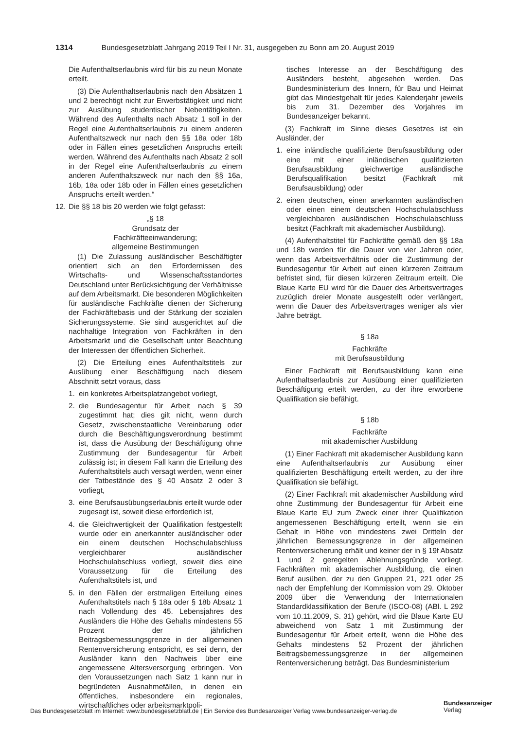1314 Bundesgesetzblatt Jahrgang 2019 Teil I Nr. 31, ausgegeben zu Bonn am 20. August 2019
Die Aufenthaltserlaubnis wird für bis zu neun Monate erteilt.
(3) Die Aufenthaltserlaubnis nach den Absätzen 1 und 2 berechtigt nicht zur Erwerbstätigkeit und nicht zur Ausübung studentischer Nebentätigkeiten. Während des Aufenthalts nach Absatz 1 soll in der Regel eine Aufenthaltserlaubnis zu einem anderen Aufenthaltszweck nur nach den §§ 18a oder 18b oder in Fällen eines gesetzlichen Anspruchs erteilt werden. Während des Aufenthalts nach Absatz 2 soll in der Regel eine Aufenthaltserlaubnis zu einem anderen Aufenthaltszweck nur nach den §§ 16a, 16b, 18a oder 18b oder in Fällen eines gesetzlichen Anspruchs erteilt werden.“
12. Die §§ 18 bis 20 werden wie folgt gefasst:
„§ 18
Grundsatz der
Fachkräfteeinwanderung;
allgemeine Bestimmungen
(1) Die Zulassung ausländischer Beschäftigter orientiert sich an den Erfordernissen des Wirtschafts- und Wissenschaftsstandortes Deutschland unter Berücksichtigung der Verhältnisse auf dem Arbeitsmarkt. Die besonderen Möglichkeiten für ausländische Fachkräfte dienen der Sicherung der Fachkräftebasis und der Stärkung der sozialen Sicherungssysteme. Sie sind ausgerichtet auf die nachhaltige Integration von Fachkräften in den Arbeitsmarkt und die Gesellschaft unter Beachtung der Interessen der öffentlichen Sicherheit.
(2) Die Erteilung eines Aufenthaltstitels zur Ausübung einer Beschäftigung nach diesem Abschnitt setzt voraus, dass
1. ein konkretes Arbeitsplatzangebot vorliegt,
2. die Bundesagentur für Arbeit nach § 39 zugestimmt hat; dies gilt nicht, wenn durch Gesetz, zwischenstaatliche Vereinbarung oder durch die Beschäftigungsverordnung bestimmt ist, dass die Ausübung der Beschäftigung ohne Zustimmung der Bundesagentur für Arbeit zulässig ist; in diesem Fall kann die Erteilung des Aufenthaltstitels auch versagt werden, wenn einer der Tatbestände des § 40 Absatz 2 oder 3 vorliegt,
3. eine Berufsausübungserlaubnis erteilt wurde oder zugesagt ist, soweit diese erforderlich ist,
4. die Gleichwertigkeit der Qualifikation festgestellt wurde oder ein anerkannter ausländischer oder ein einem deutschen Hochschulabschluss vergleichbarer ausländischer Hochschulabschluss vorliegt, soweit dies eine Voraussetzung für die Erteilung des Aufenthaltstitels ist, und
5. in den Fällen der erstmaligen Erteilung eines Aufenthaltstitels nach § 18a oder § 18b Absatz 1 nach Vollendung des 45. Lebensjahres des Ausländers die Höhe des Gehalts mindestens 55 Prozent der jährlichen Beitragsbemessungsgrenze in der allgemeinen Rentenversicherung entspricht, es sei denn, der Ausländer kann den Nachweis über eine angemessene Altersversorgung erbringen. Von den Voraussetzungen nach Satz 1 kann nur in begründeten Ausnahmefällen, in denen ein öffentliches, insbesondere ein regionales, wirtschaftliches oder arbeitsmarktpoli-
tisches Interesse an der Beschäftigung des Ausländers besteht, abgesehen werden. Das Bundesministerium des Innern, für Bau und Heimat gibt das Mindestgehalt für jedes Kalenderjahr jeweils bis zum 31. Dezember des Vorjahres im Bundesanzeiger bekannt.
(3) Fachkraft im Sinne dieses Gesetzes ist ein Ausländer, der
1. eine inländische qualifizierte Berufsausbildung oder eine mit einer inländischen qualifizierten Berufsausbildung gleichwertige ausländische Berufsqualifikation besitzt (Fachkraft mit Berufsausbildung) oder
2. einen deutschen, einen anerkannten ausländischen oder einen einem deutschen Hochschulabschluss vergleichbaren ausländischen Hochschulabschluss besitzt (Fachkraft mit akademischer Ausbildung).
(4) Aufenthaltstitel für Fachkräfte gemäß den §§ 18a und 18b werden für die Dauer von vier Jahren oder, wenn das Arbeitsverhältnis oder die Zustimmung der Bundesagentur für Arbeit auf einen kürzeren Zeitraum befristet sind, für diesen kürzeren Zeitraum erteilt. Die Blaue Karte EU wird für die Dauer des Arbeitsvertrages zuzüglich dreier Monate ausgestellt oder verlängert, wenn die Dauer des Arbeitsvertrages weniger als vier Jahre beträgt.
§ 18a
Fachkräfte
mit Berufsausbildung
Einer Fachkraft mit Berufsausbildung kann eine Aufenthaltserlaubnis zur Ausübung einer qualifizierten Beschäftigung erteilt werden, zu der ihre erworbene Qualifikation sie befähigt.
§ 18b
Fachkräfte
mit akademischer Ausbildung
(1) Einer Fachkraft mit akademischer Ausbildung kann eine Aufenthaltserlaubnis zur Ausübung einer qualifizierten Beschäftigung erteilt werden, zu der ihre Qualifikation sie befähigt.
(2) Einer Fachkraft mit akademischer Ausbildung wird ohne Zustimmung der Bundesagentur für Arbeit eine Blaue Karte EU zum Zweck einer ihrer Qualifikation angemessenen Beschäftigung erteilt, wenn sie ein Gehalt in Höhe von mindestens zwei Dritteln der jährlichen Bemessungsgrenze in der allgemeinen Rentenversicherung erhält und keiner der in § 19f Absatz 1 und 2 geregelten Ablehnungsgründe vorliegt. Fachkräften mit akademischer Ausbildung, die einen Beruf ausüben, der zu den Gruppen 21, 221 oder 25 nach der Empfehlung der Kommission vom 29. Oktober 2009 über die Verwendung der Internationalen Standardklassifikation der Berufe (ISCO-08) (ABl. L 292 vom 10.11.2009, S. 31) gehört, wird die Blaue Karte EU abweichend von Satz 1 mit Zustimmung der Bundesagentur für Arbeit erteilt, wenn die Höhe des Gehalts mindestens 52 Prozent der jährlichen Beitragsbemessungsgrenze in der allgemeinen Rentenversicherung beträgt. Das Bundesministerium
Das Bundesgesetzblatt im Internet: www.bundesgesetzblatt.de | Ein Service des Bundesanzeiger Verlag www.bundesanzeiger-verlag.de
Bundesanzeiger
Verlag